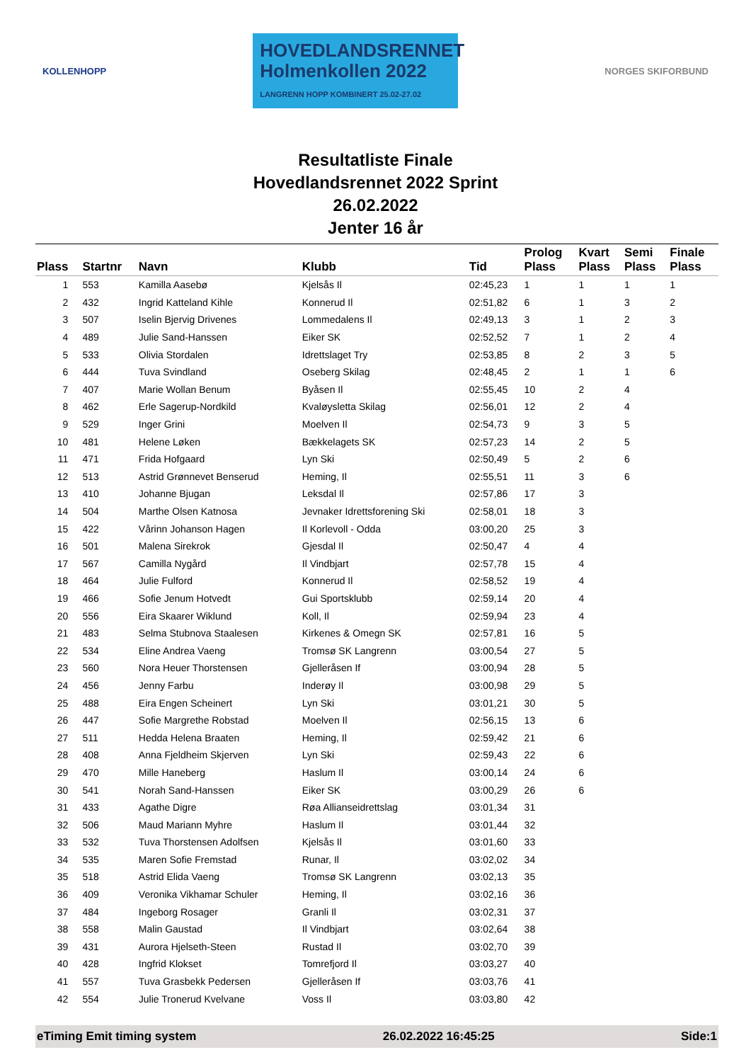KOLLENHOPP
HOVEDLANDSRENNET
Holmenkollen 2022
LANGRENN HOPP KOMBINERT 25.02-27.02
NORGES SKIFORBUND
Resultatliste Finale
Hovedlandsrennet 2022 Sprint
26.02.2022
Jenter 16 år
| Plass | Startnr | Navn | Klubb | Tid | Prolog Plass | Kvart Plass | Semi Plass | Finale Plass |
| --- | --- | --- | --- | --- | --- | --- | --- | --- |
| 1 | 553 | Kamilla Aasebø | Kjelsås Il | 02:45,23 | 1 | 1 | 1 | 1 |
| 2 | 432 | Ingrid Katteland Kihle | Konnerud Il | 02:51,82 | 6 | 1 | 3 | 2 |
| 3 | 507 | Iselin Bjervig Drivenes | Lommedalens Il | 02:49,13 | 3 | 1 | 2 | 3 |
| 4 | 489 | Julie Sand-Hanssen | Eiker SK | 02:52,52 | 7 | 1 | 2 | 4 |
| 5 | 533 | Olivia Stordalen | Idrettslaget Try | 02:53,85 | 8 | 2 | 3 | 5 |
| 6 | 444 | Tuva Svindland | Oseberg Skilag | 02:48,45 | 2 | 1 | 1 | 6 |
| 7 | 407 | Marie Wollan Benum | Byåsen Il | 02:55,45 | 10 | 2 | 4 | |
| 8 | 462 | Erle Sagerup-Nordkild | Kvaløysletta Skilag | 02:56,01 | 12 | 2 | 4 | |
| 9 | 529 | Inger Grini | Moelven Il | 02:54,73 | 9 | 3 | 5 | |
| 10 | 481 | Helene Løken | Bækkelagets SK | 02:57,23 | 14 | 2 | 5 | |
| 11 | 471 | Frida Hofgaard | Lyn Ski | 02:50,49 | 5 | 2 | 6 | |
| 12 | 513 | Astrid Grønnevet Benserud | Heming, Il | 02:55,51 | 11 | 3 | 6 | |
| 13 | 410 | Johanne Bjugan | Leksdal Il | 02:57,86 | 17 | 3 | | |
| 14 | 504 | Marthe Olsen Katnosa | Jevnaker Idrettsforening Ski | 02:58,01 | 18 | 3 | | |
| 15 | 422 | Vårinn Johanson Hagen | Il Korlevoll - Odda | 03:00,20 | 25 | 3 | | |
| 16 | 501 | Malena Sirekrok | Gjesdal Il | 02:50,47 | 4 | 4 | | |
| 17 | 567 | Camilla Nygård | Il Vindbjart | 02:57,78 | 15 | 4 | | |
| 18 | 464 | Julie Fulford | Konnerud Il | 02:58,52 | 19 | 4 | | |
| 19 | 466 | Sofie Jenum Hotvedt | Gui Sportsklubb | 02:59,14 | 20 | 4 | | |
| 20 | 556 | Eira Skaarer Wiklund | Koll, Il | 02:59,94 | 23 | 4 | | |
| 21 | 483 | Selma Stubnova Staalesen | Kirkenes & Omegn SK | 02:57,81 | 16 | 5 | | |
| 22 | 534 | Eline Andrea Vaeng | Tromsø SK Langrenn | 03:00,54 | 27 | 5 | | |
| 23 | 560 | Nora Heuer Thorstensen | Gjelleråsen If | 03:00,94 | 28 | 5 | | |
| 24 | 456 | Jenny Farbu | Inderøy Il | 03:00,98 | 29 | 5 | | |
| 25 | 488 | Eira Engen Scheinert | Lyn Ski | 03:01,21 | 30 | 5 | | |
| 26 | 447 | Sofie Margrethe Robstad | Moelven Il | 02:56,15 | 13 | 6 | | |
| 27 | 511 | Hedda Helena Braaten | Heming, Il | 02:59,42 | 21 | 6 | | |
| 28 | 408 | Anna Fjeldheim Skjerven | Lyn Ski | 02:59,43 | 22 | 6 | | |
| 29 | 470 | Mille Haneberg | Haslum Il | 03:00,14 | 24 | 6 | | |
| 30 | 541 | Norah Sand-Hanssen | Eiker SK | 03:00,29 | 26 | 6 | | |
| 31 | 433 | Agathe Digre | Røa Allianseidrettslag | 03:01,34 | 31 | | | |
| 32 | 506 | Maud Mariann Myhre | Haslum Il | 03:01,44 | 32 | | | |
| 33 | 532 | Tuva Thorstensen Adolfsen | Kjelsås Il | 03:01,60 | 33 | | | |
| 34 | 535 | Maren Sofie Fremstad | Runar, Il | 03:02,02 | 34 | | | |
| 35 | 518 | Astrid Elida Vaeng | Tromsø SK Langrenn | 03:02,13 | 35 | | | |
| 36 | 409 | Veronika Vikhamar Schuler | Heming, Il | 03:02,16 | 36 | | | |
| 37 | 484 | Ingeborg Rosager | Granli Il | 03:02,31 | 37 | | | |
| 38 | 558 | Malin Gaustad | Il Vindbjart | 03:02,64 | 38 | | | |
| 39 | 431 | Aurora Hjelseth-Steen | Rustad Il | 03:02,70 | 39 | | | |
| 40 | 428 | Ingfrid Klokset | Tomrefjord Il | 03:03,27 | 40 | | | |
| 41 | 557 | Tuva Grasbekk Pedersen | Gjelleråsen If | 03:03,76 | 41 | | | |
| 42 | 554 | Julie Tronerud Kvelvane | Voss Il | 03:03,80 | 42 | | | |
eTiming Emit timing system 26.02.2022 16:45:25 Side:1